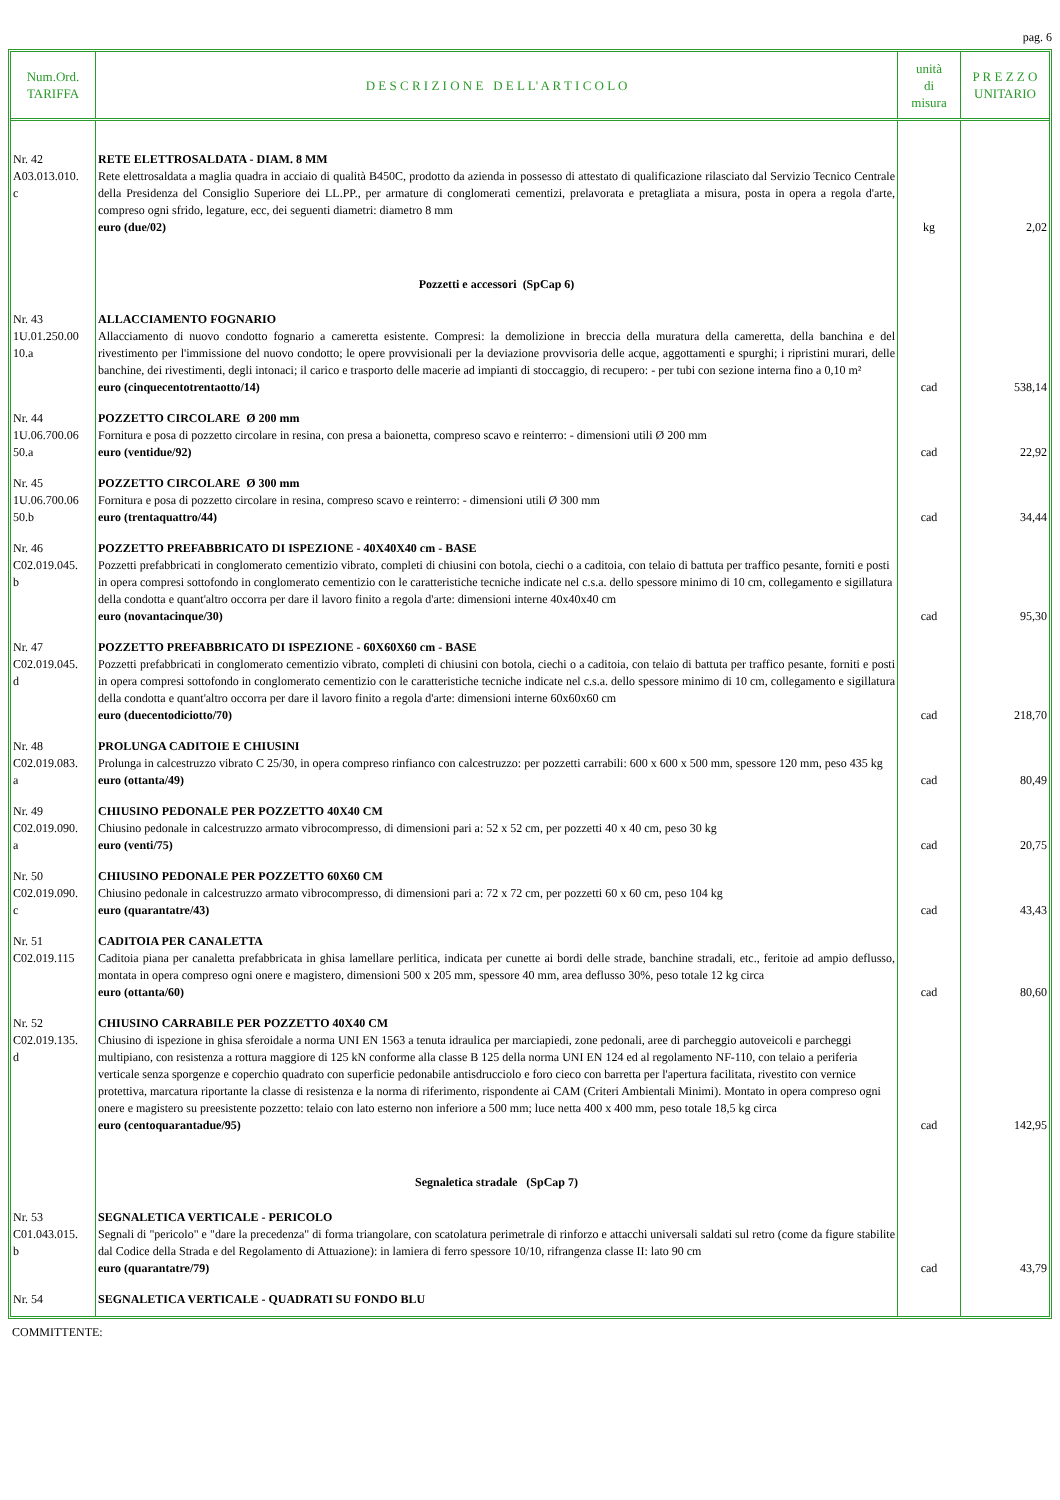pag. 6
| Num.Ord. TARIFFA | D E S C R I Z I O N E D E L L' A R T I C O L O | unità di misura | P R E Z Z O UNITARIO |
| --- | --- | --- | --- |
| Nr. 42 A03.013.010. c | RETE ELETTROSALDATA - DIAM. 8 MM Rete elettrosaldata a maglia quadra in acciaio di qualità B450C, prodotto da azienda in possesso di attestato di qualificazione rilasciato dal Servizio Tecnico Centrale della Presidenza del Consiglio Superiore dei LL.PP., per armature di conglomerati cementizi, prelavorata e pretagliata a misura, posta in opera a regola d'arte, compreso ogni sfrido, legature, ecc, dei seguenti diametri: diametro 8 mm euro (due/02) | kg | 2,02 |
| | Pozzetti e accessori (SpCap 6) | | |
| Nr. 43 1U.01.250.00 10.a | ALLACCIAMENTO FOGNARIO Allacciamento di nuovo condotto fognario a cameretta esistente. Compresi: la demolizione in breccia della muratura della cameretta, della banchina e del rivestimento per l'immissione del nuovo condotto; le opere provvisionali per la deviazione provvisoria delle acque, aggottamenti e spurghi; i ripristini murari, delle banchine, dei rivestimenti, degli intonaci; il carico e trasporto delle macerie ad impianti di stoccaggio, di recupero: - per tubi con sezione interna fino a 0,10 m² euro (cinquecentotrentaotto/14) | cad | 538,14 |
| Nr. 44 1U.06.700.06 50.a | POZZETTO CIRCOLARE Ø 200 mm Fornitura e posa di pozzetto circolare in resina, con presa a baionetta, compreso scavo e reinterro: - dimensioni utili Ø 200 mm euro (ventidue/92) | cad | 22,92 |
| Nr. 45 1U.06.700.06 50.b | POZZETTO CIRCOLARE Ø 300 mm Fornitura e posa di pozzetto circolare in resina, compreso scavo e reinterro: - dimensioni utili Ø 300 mm euro (trentaquattro/44) | cad | 34,44 |
| Nr. 46 C02.019.045. b | POZZETTO PREFABBRICATO DI ISPEZIONE - 40X40X40 cm - BASE Pozzetti prefabbricati in conglomerato cementizio vibrato, completi di chiusini con botola, ciechi o a caditoia, con telaio di battuta per traffico pesante, forniti e posti in opera compresi sottofondo in conglomerato cementizio con le caratteristiche tecniche indicate nel c.s.a. dello spessore minimo di 10 cm, collegamento e sigillatura della condotta e quant'altro occorra per dare il lavoro finito a regola d'arte: dimensioni interne 40x40x40 cm euro (novantacinque/30) | cad | 95,30 |
| Nr. 47 C02.019.045. d | POZZETTO PREFABBRICATO DI ISPEZIONE - 60X60X60 cm - BASE Pozzetti prefabbricati in conglomerato cementizio vibrato, completi di chiusini con botola, ciechi o a caditoia, con telaio di battuta per traffico pesante, forniti e posti in opera compresi sottofondo in conglomerato cementizio con le caratteristiche tecniche indicate nel c.s.a. dello spessore minimo di 10 cm, collegamento e sigillatura della condotta e quant'altro occorra per dare il lavoro finito a regola d'arte: dimensioni interne 60x60x60 cm euro (duecentodiciotto/70) | cad | 218,70 |
| Nr. 48 C02.019.083. a | PROLUNGA CADITOIE E CHIUSINI Prolunga in calcestruzzo vibrato C 25/30, in opera compreso rinfianco con calcestruzzo: per pozzetti carrabili: 600 x 600 x 500 mm, spessore 120 mm, peso 435 kg euro (ottanta/49) | cad | 80,49 |
| Nr. 49 C02.019.090. a | CHIUSINO PEDONALE PER POZZETTO 40X40 CM Chiusino pedonale in calcestruzzo armato vibrocompresso, di dimensioni pari a: 52 x 52 cm, per pozzetti 40 x 40 cm, peso 30 kg euro (venti/75) | cad | 20,75 |
| Nr. 50 C02.019.090. c | CHIUSINO PEDONALE PER POZZETTO 60X60 CM Chiusino pedonale in calcestruzzo armato vibrocompresso, di dimensioni pari a: 72 x 72 cm, per pozzetti 60 x 60 cm, peso 104 kg euro (quarantatre/43) | cad | 43,43 |
| Nr. 51 C02.019.115 | CADITOIA PER CANALETTA Caditoia piana per canaletta prefabbricata in ghisa lamellare perlitica, indicata per cunette ai bordi delle strade, banchine stradali, etc., feritoie ad ampio deflusso, montata in opera compreso ogni onere e magistero, dimensioni 500 x 205 mm, spessore 40 mm, area deflusso 30%, peso totale 12 kg circa euro (ottanta/60) | cad | 80,60 |
| Nr. 52 C02.019.135. d | CHIUSINO CARRABILE PER POZZETTO 40X40 CM Chiusino di ispezione in ghisa sferoidale a norma UNI EN 1563 a tenuta idraulica per marciapiedi, zone pedonali, aree di parcheggio autoveicoli e parcheggi multipiano, con resistenza a rottura maggiore di 125 kN conforme alla classe B 125 della norma UNI EN 124 ed al regolamento NF-110, con telaio a periferia verticale senza sporgenze e coperchio quadrato con superficie pedonabile antisdrucciolo e foro cieco con barretta per l'apertura facilitata, rivestito con vernice protettiva, marcatura riportante la classe di resistenza e la norma di riferimento, rispondente ai CAM (Criteri Ambientali Minimi). Montato in opera compreso ogni onere e magistero su preesistente pozzetto: telaio con lato esterno non inferiore a 500 mm; luce netta 400 x 400 mm, peso totale 18,5 kg circa euro (centoquarantadue/95) | cad | 142,95 |
| | Segnaletica stradale (SpCap 7) | | |
| Nr. 53 C01.043.015. b | SEGNALETICA VERTICALE - PERICOLO Segnali di "pericolo" e "dare la precedenza" di forma triangolare, con scatolatura perimetrale di rinforzo e attacchi universali saldati sul retro (come da figure stabilite dal Codice della Strada e del Regolamento di Attuazione): in lamiera di ferro spessore 10/10, rifrangenza classe II: lato 90 cm euro (quarantatre/79) | cad | 43,79 |
| Nr. 54 | SEGNALETICA VERTICALE - QUADRATI SU FONDO BLU | | |
COMMITTENTE: